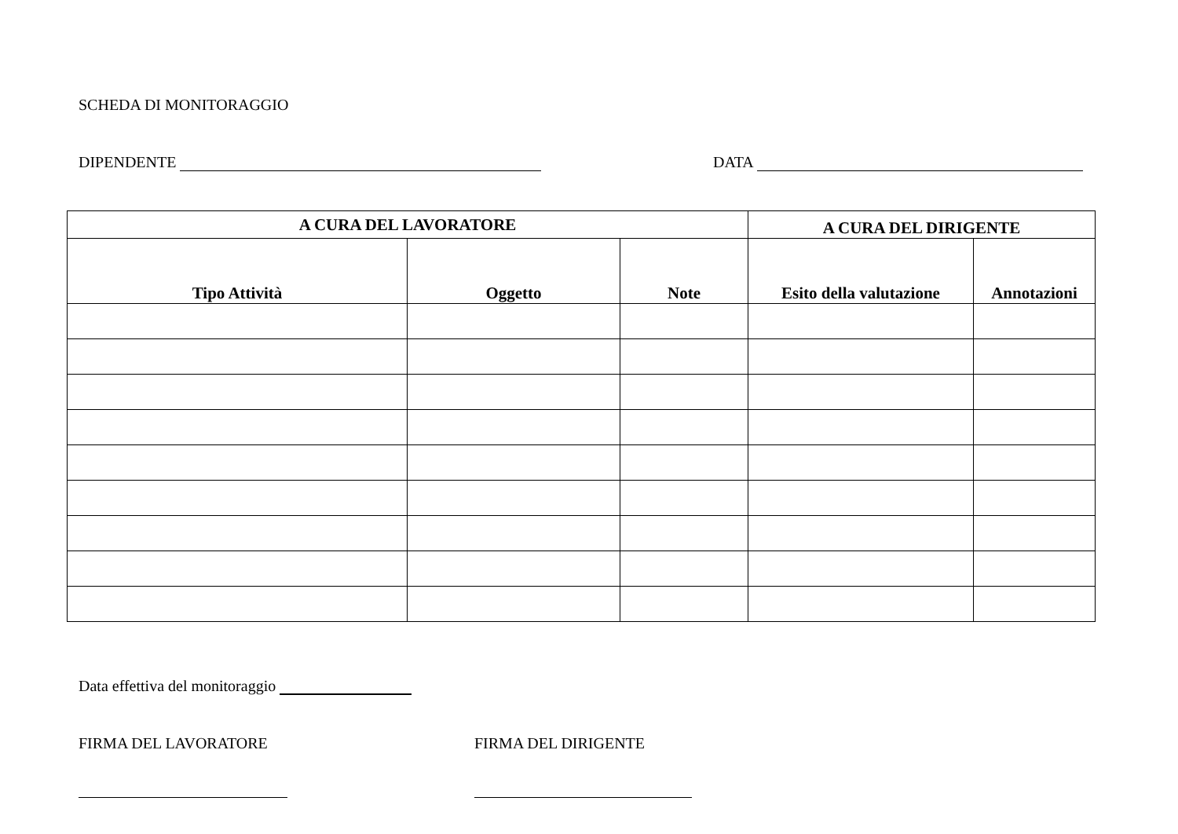SCHEDA DI MONITORAGGIO
DIPENDENTE DATA
| A CURA DEL LAVORATORE | | | A CURA DEL DIRIGENTE | |
| --- | --- | --- | --- | --- |
| Tipo Attività | Oggetto | Note | Esito della valutazione | Annotazioni |
Data effettiva del monitoraggio
FIRMA DEL LAVORATORE FIRMA DEL DIRIGENTE